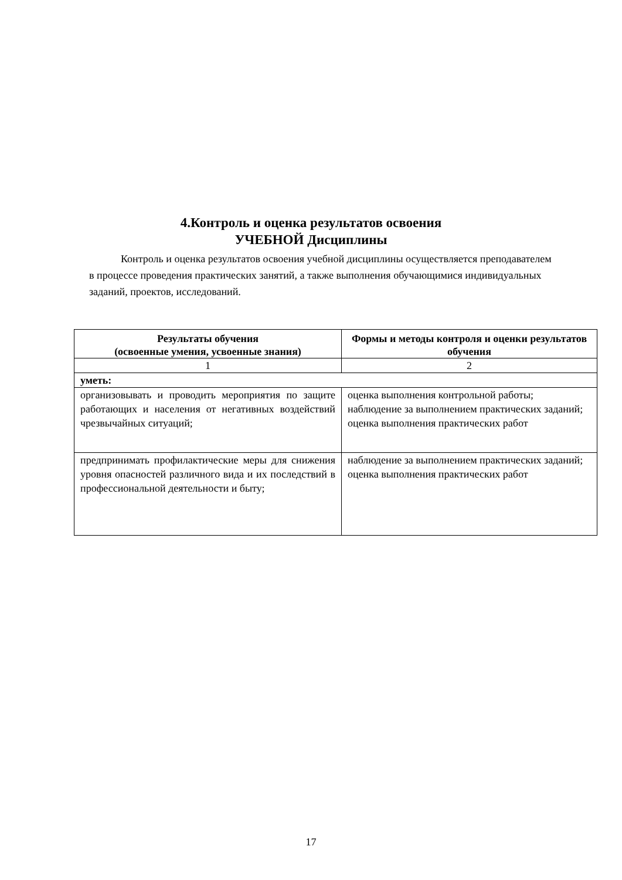4.Контроль и оценка результатов освоения
УЧЕБНОЙ Дисциплины
Контроль и оценка результатов освоения учебной дисциплины осуществляется преподавателем в процессе проведения практических занятий, а также выполнения обучающимися индивидуальных заданий, проектов, исследований.
| Результаты обучения (освоенные умения, усвоенные знания) | Формы и методы контроля и оценки результатов обучения |
| --- | --- |
| 1 | 2 |
| уметь: | |
| организовывать и проводить мероприятия по защите работающих и населения от негативных воздействий чрезвычайных ситуаций; | оценка выполнения контрольной работы; наблюдение за выполнением практических заданий; оценка выполнения практических работ |
| предпринимать профилактические меры для снижения уровня опасностей различного вида и их последствий в профессиональной деятельности и быту; | наблюдение за выполнением практических заданий; оценка выполнения практических работ |
17